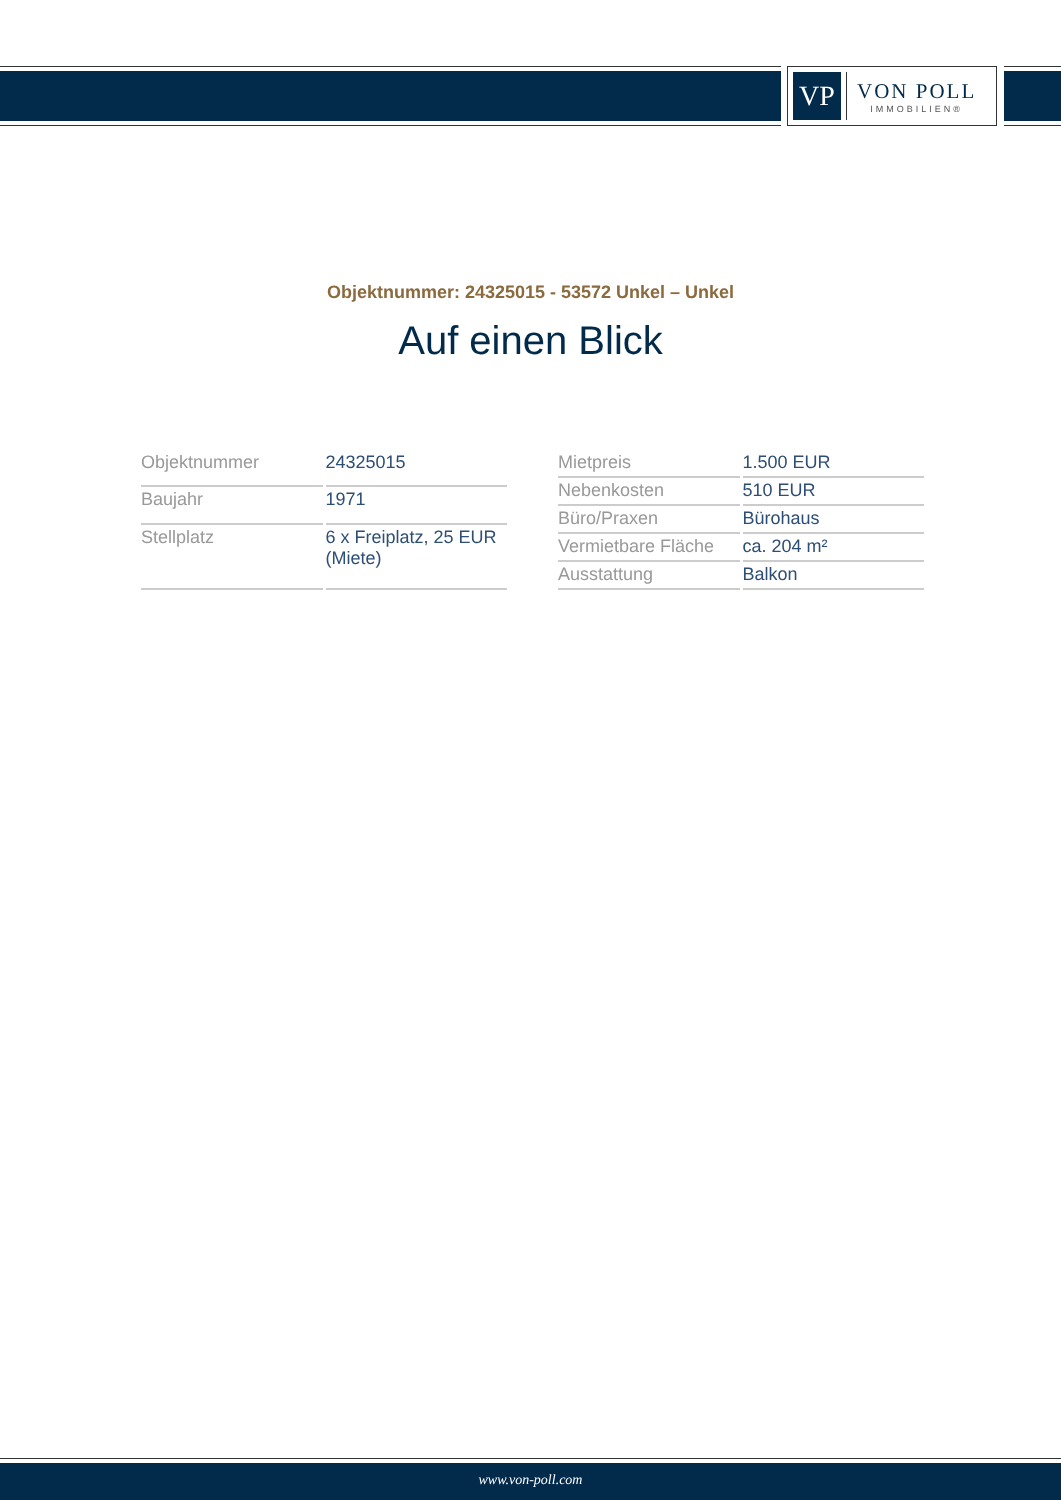VP
VON POLL
IMMOBILIEN®
Objektnummer: 24325015 - 53572 Unkel – Unkel
Auf einen Blick
| Objektnummer | 24325015 |
| Baujahr | 1971 |
| Stellplatz | 6 x Freiplatz, 25 EUR (Miete) |
| Mietpreis | 1.500 EUR |
| Nebenkosten | 510 EUR |
| Büro/Praxen | Bürohaus |
| Vermietbare Fläche | ca. 204 m² |
| Ausstattung | Balkon |
www.von-poll.com